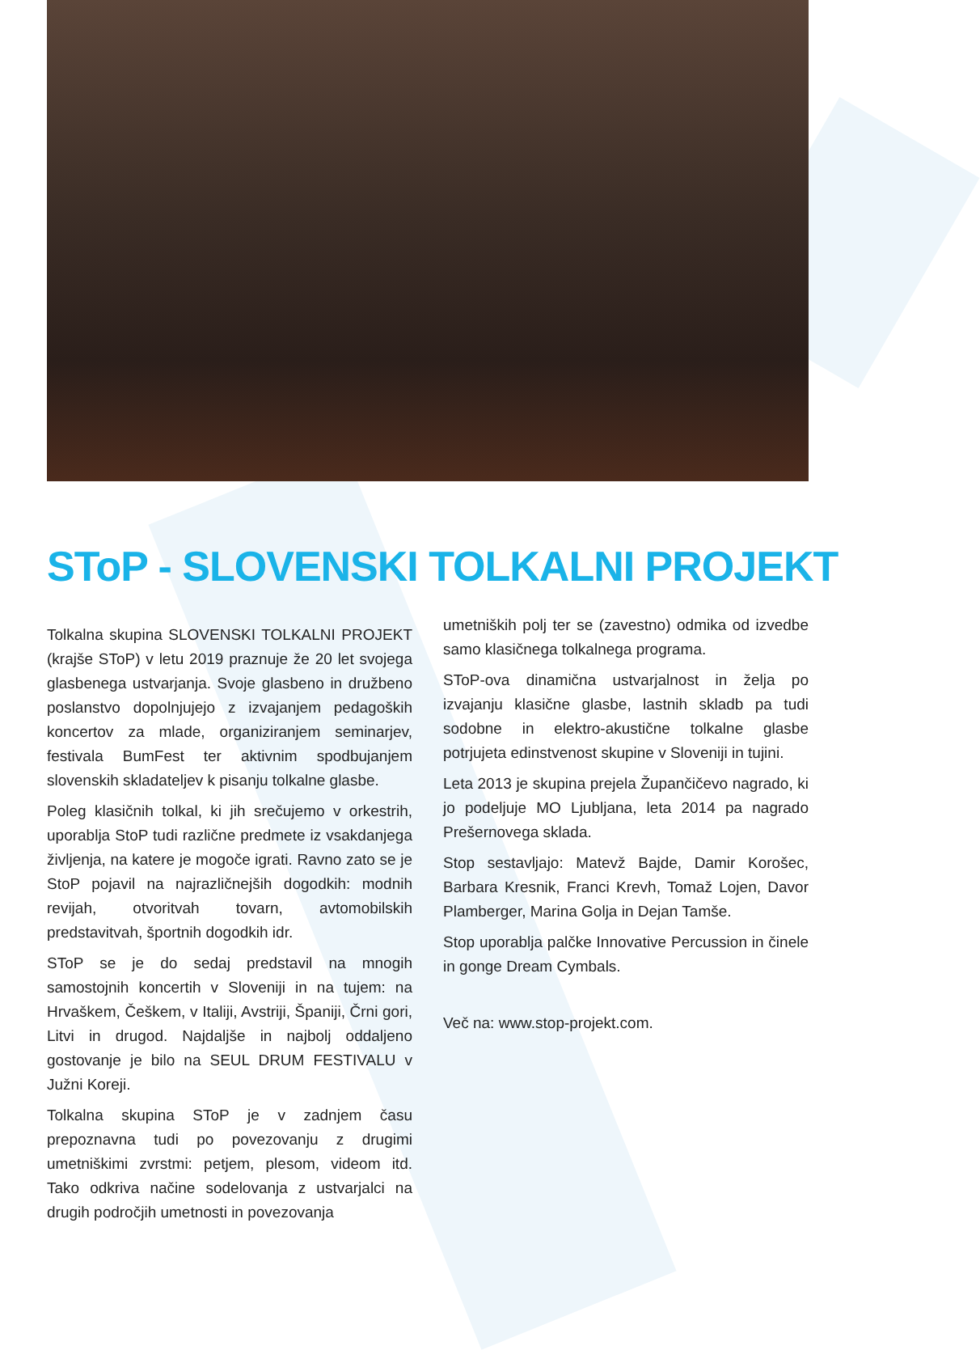SToP - SLOVENSKI TOLKALNI PROJEKT
Tolkalna skupina SLOVENSKI TOLKALNI PROJEKT (krajše SToP) v letu 2019 praznuje že 20 let svojega glasbenega ustvarjanja. Svoje glasbeno in družbeno poslanstvo dopolnjujejo z izvajanjem pedagoških koncertov za mlade, organiziranjem seminarjev, festivala BumFest ter aktivnim spodbujanjem slovenskih skladateljev k pisanju tolkalne glasbe.
Poleg klasičnih tolkal, ki jih srečujemo v orkestrih, uporablja StoP tudi različne predmete iz vsakdanjega življenja, na katere je mogoče igrati. Ravno zato se je StoP pojavil na najrazličnejših dogodkih: modnih revijah, otvoritvah tovarn, avtomobilskih predstavitvah, športnih dogodkih idr.
SToP se je do sedaj predstavil na mnogih samostojnih koncertih v Sloveniji in na tujem: na Hrvaškem, Češkem, v Italiji, Avstriji, Španiji, Črni gori, Litvi in drugod. Najdaljše in najbolj oddaljeno gostovanje je bilo na SEUL DRUM FESTIVALU v Južni Koreji.
Tolkalna skupina SToP je v zadnjem času prepoznavna tudi po povezovanju z drugimi umetniškimi zvrstmi: petjem, plesom, videom itd. Tako odkriva načine sodelovanja z ustvarjalci na drugih področjih umetnosti in povezovanja
umetniških polj ter se (zavestno) odmika od izvedbe samo klasičnega tolkalnega programa.
SToP-ova dinamična ustvarjalnost in želja po izvajanju klasične glasbe, lastnih skladb pa tudi sodobne in elektro-akustične tolkalne glasbe potrjujeta edinstvenost skupine v Sloveniji in tujini.
Leta 2013 je skupina prejela Župančičevo nagrado, ki jo podeljuje MO Ljubljana, leta 2014 pa nagrado Prešernovega sklada.
Stop sestavljajo: Matevž Bajde, Damir Korošec, Barbara Kresnik, Franci Krevh, Tomaž Lojen, Davor Plamberger, Marina Golja in Dejan Tamše.
Stop uporablja palčke Innovative Percussion in činele in gonge Dream Cymbals.
Več na: www.stop-projekt.com.